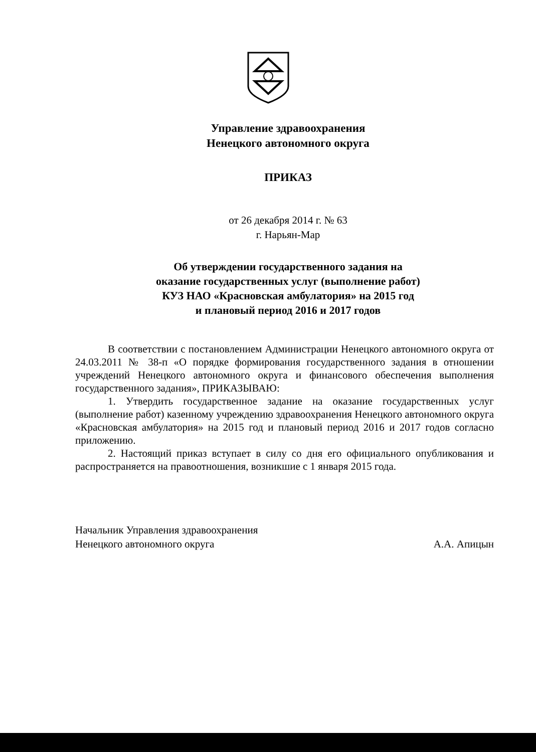Управление здравоохранения
Ненецкого автономного округа
ПРИКАЗ
от 26 декабря 2014 г. № 63
г. Нарьян-Мар
Об утверждении государственного задания на
оказание государственных услуг (выполнение работ)
КУЗ НАО «Красновская амбулатория» на 2015 год
и плановый период 2016 и 2017 годов
В соответствии с постановлением Администрации Ненецкого автономного округа от 24.03.2011 № 38-п «О порядке формирования государственного задания в отношении учреждений Ненецкого автономного округа и финансового обеспечения выполнения государственного задания», ПРИКАЗЫВАЮ:
1. Утвердить государственное задание на оказание государственных услуг (выполнение работ) казенному учреждению здравоохранения Ненецкого автономного округа «Красновская амбулатория» на 2015 год и плановый период 2016 и 2017 годов согласно приложению.
2. Настоящий приказ вступает в силу со дня его официального опубликования и распространяется на правоотношения, возникшие с 1 января 2015 года.
Начальник Управления здравоохранения
Ненецкого автономного округа
А.А. Апицын